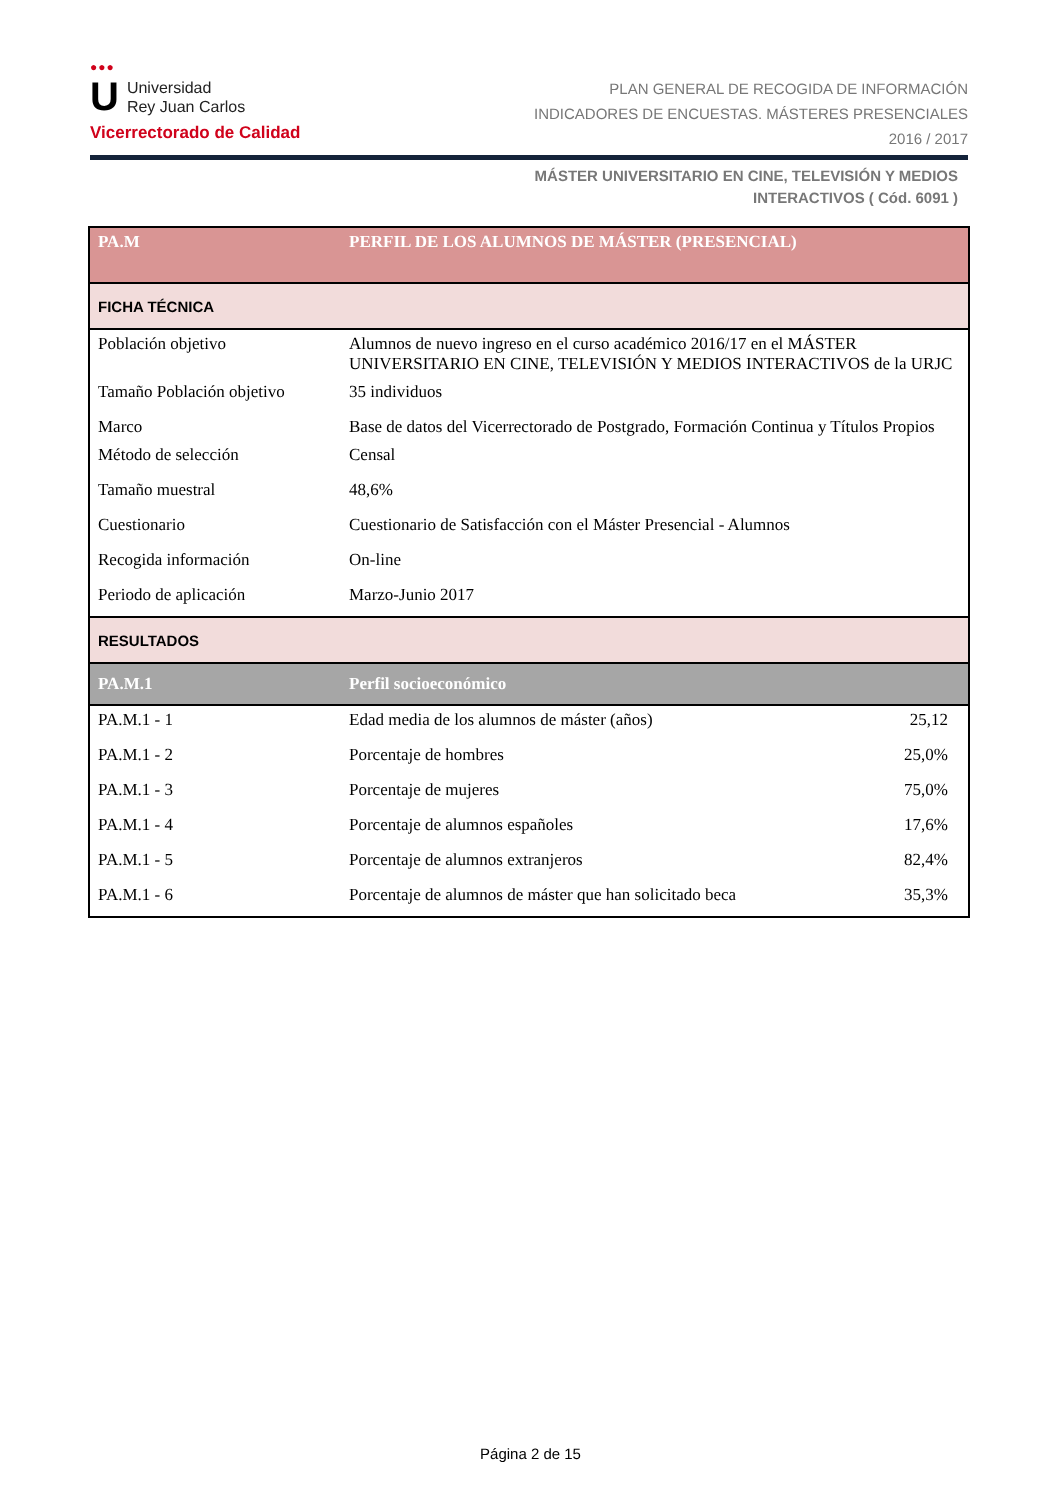●●●
U Universidad
Rey Juan Carlos
Vicerrectorado de Calidad
PLAN GENERAL DE RECOGIDA DE INFORMACIÓN
INDICADORES DE ENCUESTAS. MÁSTERES PRESENCIALES
2016 / 2017
MÁSTER UNIVERSITARIO EN CINE, TELEVISIÓN Y MEDIOS
INTERACTIVOS ( Cód. 6091 )
| PA.M | PERFIL DE LOS ALUMNOS DE MÁSTER (PRESENCIAL) | |
| FICHA TÉCNICA | | |
| Población objetivo | Alumnos de nuevo ingreso en el curso académico 2016/17 en el MÁSTER UNIVERSITARIO EN CINE, TELEVISIÓN Y MEDIOS INTERACTIVOS de la URJC | |
| Tamaño Población objetivo | 35 individuos | |
| Marco | Base de datos del Vicerrectorado de Postgrado, Formación Continua y Títulos Propios | |
| Método de selección | Censal | |
| Tamaño muestral | 48,6% | |
| Cuestionario | Cuestionario de Satisfacción con el Máster Presencial - Alumnos | |
| Recogida información | On-line | |
| Periodo de aplicación | Marzo-Junio 2017 | |
| RESULTADOS | | |
| PA.M.1 | Perfil socioeconómico | |
| PA.M.1 - 1 | Edad media de los alumnos de máster (años) | 25,12 |
| PA.M.1 - 2 | Porcentaje de hombres | 25,0% |
| PA.M.1 - 3 | Porcentaje de mujeres | 75,0% |
| PA.M.1 - 4 | Porcentaje de alumnos españoles | 17,6% |
| PA.M.1 - 5 | Porcentaje de alumnos extranjeros | 82,4% |
| PA.M.1 - 6 | Porcentaje de alumnos de máster que han solicitado beca | 35,3% |
Página 2 de 15